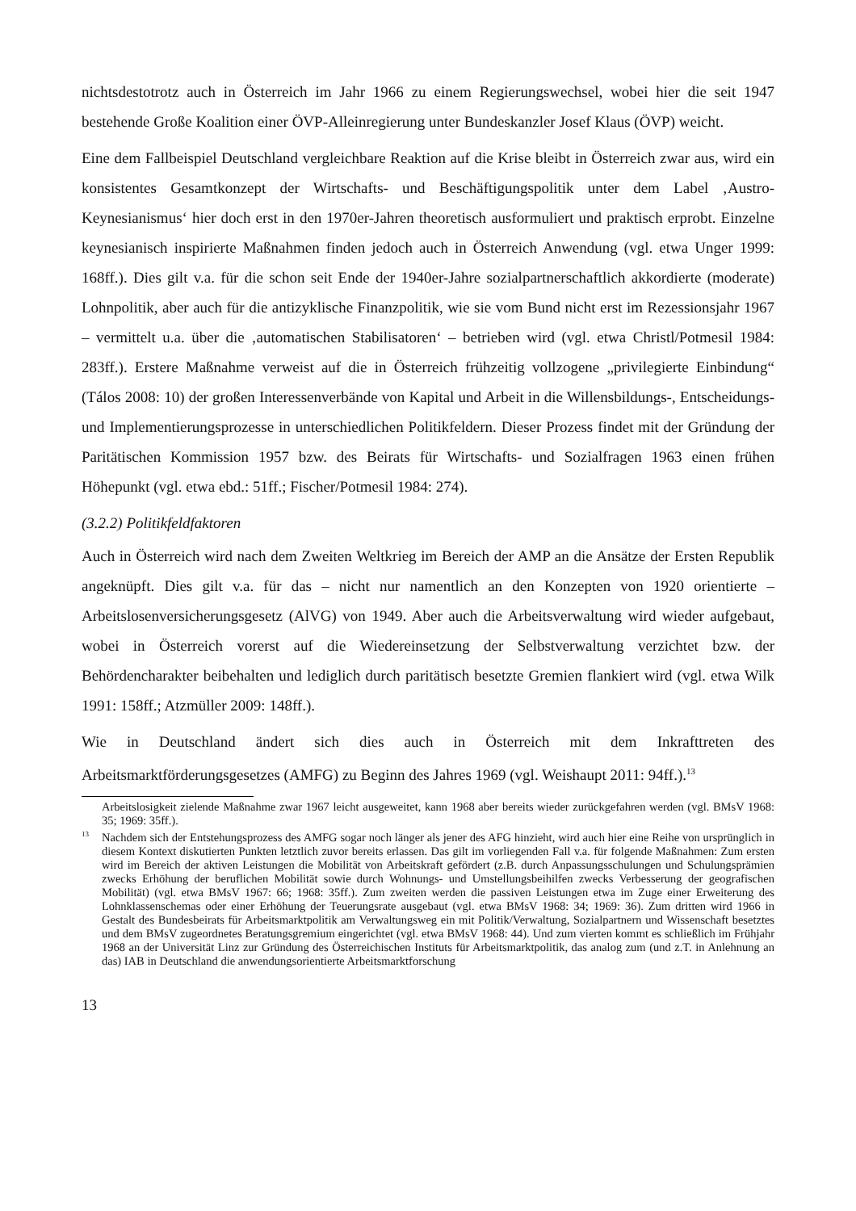nichtsdestotrotz auch in Österreich im Jahr 1966 zu einem Regierungswechsel, wobei hier die seit 1947 bestehende Große Koalition einer ÖVP-Alleinregierung unter Bundeskanzler Josef Klaus (ÖVP) weicht.
Eine dem Fallbeispiel Deutschland vergleichbare Reaktion auf die Krise bleibt in Österreich zwar aus, wird ein konsistentes Gesamtkonzept der Wirtschafts- und Beschäftigungspolitik unter dem Label ‚Austro-Keynesianismus‘ hier doch erst in den 1970er-Jahren theoretisch ausformuliert und praktisch erprobt. Einzelne keynesianisch inspirierte Maßnahmen finden jedoch auch in Österreich Anwendung (vgl. etwa Unger 1999: 168ff.). Dies gilt v.a. für die schon seit Ende der 1940er-Jahre sozialpartnerschaftlich akkordierte (moderate) Lohnpolitik, aber auch für die antizyklische Finanzpolitik, wie sie vom Bund nicht erst im Rezessionsjahr 1967 – vermittelt u.a. über die ‚automatischen Stabilisatoren‘ – betrieben wird (vgl. etwa Christl/Potmesil 1984: 283ff.). Erstere Maßnahme verweist auf die in Österreich frühzeitig vollzogene „privilegierte Einbindung“ (Tálos 2008: 10) der großen Interessenverbände von Kapital und Arbeit in die Willensbildungs-, Entscheidungs- und Implementierungsprozesse in unterschiedlichen Politikfeldern. Dieser Prozess findet mit der Gründung der Paritätischen Kommission 1957 bzw. des Beirats für Wirtschafts- und Sozialfragen 1963 einen frühen Höhepunkt (vgl. etwa ebd.: 51ff.; Fischer/Potmesil 1984: 274).
(3.2.2) Politikfeldfaktoren
Auch in Österreich wird nach dem Zweiten Weltkrieg im Bereich der AMP an die Ansätze der Ersten Republik angeknüpft. Dies gilt v.a. für das – nicht nur namentlich an den Konzepten von 1920 orientierte – Arbeitslosenversicherungsgesetz (AlVG) von 1949. Aber auch die Arbeitsverwaltung wird wieder aufgebaut, wobei in Österreich vorerst auf die Wiedereinsetzung der Selbstverwaltung verzichtet bzw. der Behördencharakter beibehalten und lediglich durch paritätisch besetzte Gremien flankiert wird (vgl. etwa Wilk 1991: 158ff.; Atzmüller 2009: 148ff.).
Wie in Deutschland ändert sich dies auch in Österreich mit dem Inkrafttreten des Arbeitsmarktförderungsgesetzes (AMFG) zu Beginn des Jahres 1969 (vgl. Weishaupt 2011: 94ff.).<sup>13</sup>
Arbeitslosigkeit zielende Maßnahme zwar 1967 leicht ausgeweitet, kann 1968 aber bereits wieder zurückgefahren werden (vgl. BMsV 1968: 35; 1969: 35ff.).
<sup>13</sup> Nachdem sich der Entstehungsprozess des AMFG sogar noch länger als jener des AFG hinzieht, wird auch hier eine Reihe von ursprünglich in diesem Kontext diskutierten Punkten letztlich zuvor bereits erlassen. Das gilt im vorliegenden Fall v.a. für folgende Maßnahmen: Zum ersten wird im Bereich der aktiven Leistungen die Mobilität von Arbeitskraft gefördert (z.B. durch Anpassungsschulungen und Schulungsprämien zwecks Erhöhung der beruflichen Mobilität sowie durch Wohnungs- und Umstellungsbeihilfen zwecks Verbesserung der geografischen Mobilität) (vgl. etwa BMsV 1967: 66; 1968: 35ff.). Zum zweiten werden die passiven Leistungen etwa im Zuge einer Erweiterung des Lohnklassenschemas oder einer Erhöhung der Teuerungsrate ausgebaut (vgl. etwa BMsV 1968: 34; 1969: 36). Zum dritten wird 1966 in Gestalt des Bundesbeirats für Arbeitsmarktpolitik am Verwaltungsweg ein mit Politik/Verwaltung, Sozialpartnern und Wissenschaft besetztes und dem BMsV zugeordnetes Beratungsgremium eingerichtet (vgl. etwa BMsV 1968: 44). Und zum vierten kommt es schließlich im Frühjahr 1968 an der Universität Linz zur Gründung des Österreichischen Instituts für Arbeitsmarktpolitik, das analog zum (und z.T. in Anlehnung an das) IAB in Deutschland die anwendungsorientierte Arbeitsmarktforschung
13